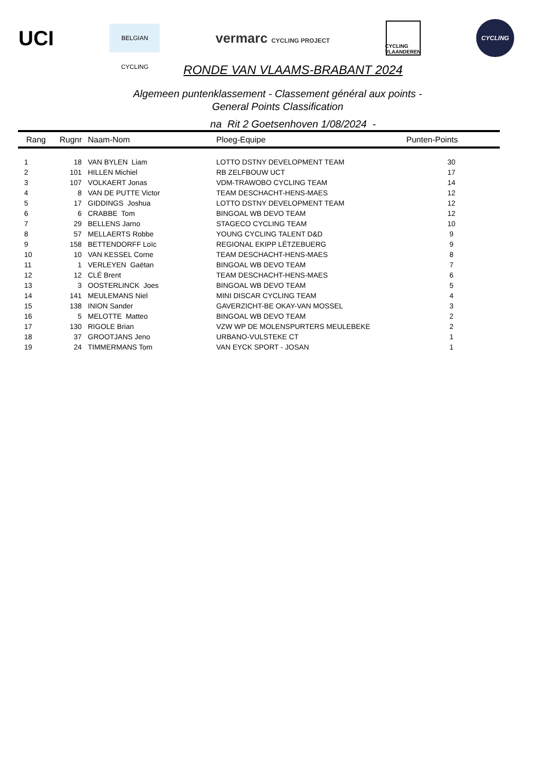UCI
BELGIAN CYCLING
vermarc CYCLING PROJECT
CYCLING VLAANDEREN
CYCLING
RONDE VAN VLAAMS-BRABANT 2024
Algemeen puntenklassement - Classement général aux points -
General Points Classification
na Rit 2 Goetsenhoven 1/08/2024 -
| Rang | Rugnr | Naam-Nom | Ploeg-Equipe | Punten-Points |
| --- | --- | --- | --- | --- |
| 1 | 18 | VAN BYLEN Liam | LOTTO DSTNY DEVELOPMENT TEAM | 30 |
| 2 | 101 | HILLEN Michiel | RB ZELFBOUW UCT | 17 |
| 3 | 107 | VOLKAERT Jonas | VDM-TRAWOBO CYCLING TEAM | 14 |
| 4 | 8 | VAN DE PUTTE Victor | TEAM DESCHACHT-HENS-MAES | 12 |
| 5 | 17 | GIDDINGS Joshua | LOTTO DSTNY DEVELOPMENT TEAM | 12 |
| 6 | 6 | CRABBE Tom | BINGOAL WB DEVO TEAM | 12 |
| 7 | 29 | BELLENS Jarno | STAGECO CYCLING TEAM | 10 |
| 8 | 57 | MELLAERTS Robbe | YOUNG CYCLING TALENT D&D | 9 |
| 9 | 158 | BETTENDORFF Loïc | REGIONAL EKIPP LËTZEBUERG | 9 |
| 10 | 10 | VAN KESSEL Corne | TEAM DESCHACHT-HENS-MAES | 8 |
| 11 | 1 | VERLEYEN Gaëtan | BINGOAL WB DEVO TEAM | 7 |
| 12 | 12 | CLÉ Brent | TEAM DESCHACHT-HENS-MAES | 6 |
| 13 | 3 | OOSTERLINCK Joes | BINGOAL WB DEVO TEAM | 5 |
| 14 | 141 | MEULEMANS Niel | MINI DISCAR CYCLING TEAM | 4 |
| 15 | 138 | INION Sander | GAVERZICHT-BE OKAY-VAN MOSSEL | 3 |
| 16 | 5 | MELOTTE Matteo | BINGOAL WB DEVO TEAM | 2 |
| 17 | 130 | RIGOLE Brian | VZW WP DE MOLENSPURTERS MEULEBEKE | 2 |
| 18 | 37 | GROOTJANS Jeno | URBANO-VULSTEKE CT | 1 |
| 19 | 24 | TIMMERMANS Tom | VAN EYCK SPORT - JOSAN | 1 |